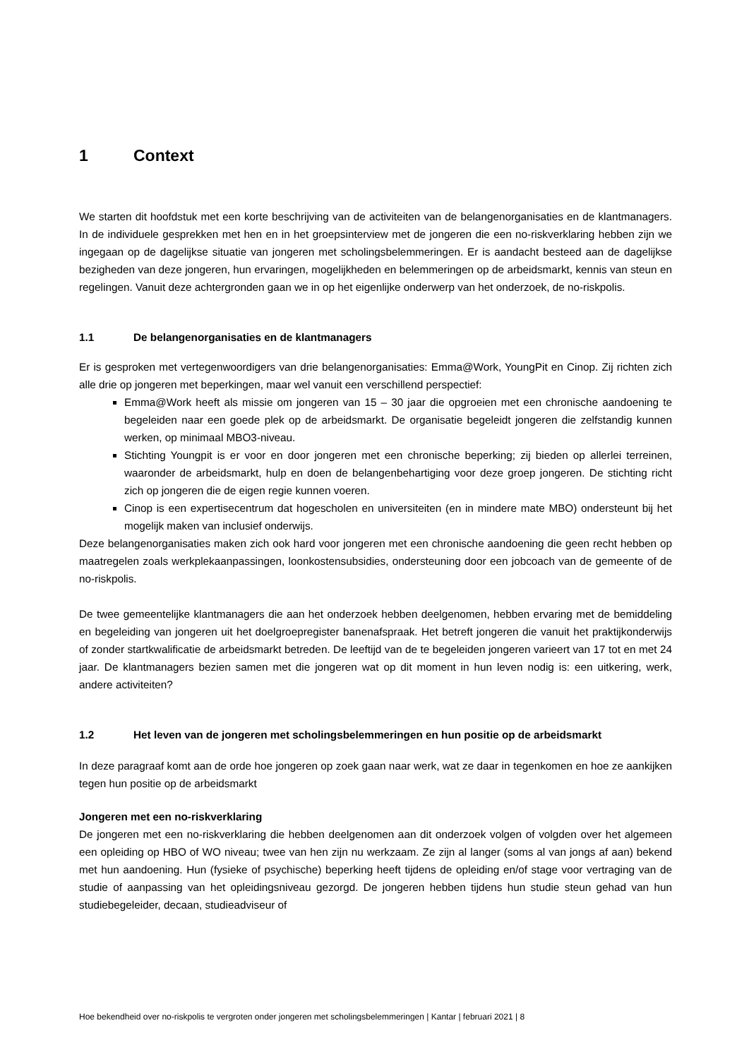1 Context
We starten dit hoofdstuk met een korte beschrijving van de activiteiten van de belangenorganisaties en de klantmanagers. In de individuele gesprekken met hen en in het groepsinterview met de jongeren die een no-riskverklaring hebben zijn we ingegaan op de dagelijkse situatie van jongeren met scholingsbelemmeringen. Er is aandacht besteed aan de dagelijkse bezigheden van deze jongeren, hun ervaringen, mogelijkheden en belemmeringen op de arbeidsmarkt, kennis van steun en regelingen. Vanuit deze achtergronden gaan we in op het eigenlijke onderwerp van het onderzoek, de no-riskpolis.
1.1 De belangenorganisaties en de klantmanagers
Er is gesproken met vertegenwoordigers van drie belangenorganisaties: Emma@Work, YoungPit en Cinop. Zij richten zich alle drie op jongeren met beperkingen, maar wel vanuit een verschillend perspectief:
Emma@Work heeft als missie om jongeren van 15 – 30 jaar die opgroeien met een chronische aandoening te begeleiden naar een goede plek op de arbeidsmarkt. De organisatie begeleidt jongeren die zelfstandig kunnen werken, op minimaal MBO3-niveau.
Stichting Youngpit is er voor en door jongeren met een chronische beperking; zij bieden op allerlei terreinen, waaronder de arbeidsmarkt, hulp en doen de belangenbehartiging voor deze groep jongeren. De stichting richt zich op jongeren die de eigen regie kunnen voeren.
Cinop is een expertisecentrum dat hogescholen en universiteiten (en in mindere mate MBO) ondersteunt bij het mogelijk maken van inclusief onderwijs.
Deze belangenorganisaties maken zich ook hard voor jongeren met een chronische aandoening die geen recht hebben op maatregelen zoals werkplekaanpassingen, loonkostensubsidies, ondersteuning door een jobcoach van de gemeente of de no-riskpolis.
De twee gemeentelijke klantmanagers die aan het onderzoek hebben deelgenomen, hebben ervaring met de bemiddeling en begeleiding van jongeren uit het doelgroepregister banenafspraak. Het betreft jongeren die vanuit het praktijkonderwijs of zonder startkwalificatie de arbeidsmarkt betreden. De leeftijd van de te begeleiden jongeren varieert van 17 tot en met 24 jaar. De klantmanagers bezien samen met die jongeren wat op dit moment in hun leven nodig is: een uitkering, werk, andere activiteiten?
1.2 Het leven van de jongeren met scholingsbelemmeringen en hun positie op de arbeidsmarkt
In deze paragraaf komt aan de orde hoe jongeren op zoek gaan naar werk, wat ze daar in tegenkomen en hoe ze aankijken tegen hun positie op de arbeidsmarkt
Jongeren met een no-riskverklaring
De jongeren met een no-riskverklaring die hebben deelgenomen aan dit onderzoek volgen of volgden over het algemeen een opleiding op HBO of WO niveau; twee van hen zijn nu werkzaam. Ze zijn al langer (soms al van jongs af aan) bekend met hun aandoening. Hun (fysieke of psychische) beperking heeft tijdens de opleiding en/of stage voor vertraging van de studie of aanpassing van het opleidingsniveau gezorgd. De jongeren hebben tijdens hun studie steun gehad van hun studiebegeleider, decaan, studieadviseur of
Hoe bekendheid over no-riskpolis te vergroten onder jongeren met scholingsbelemmeringen | Kantar | februari 2021 | 8